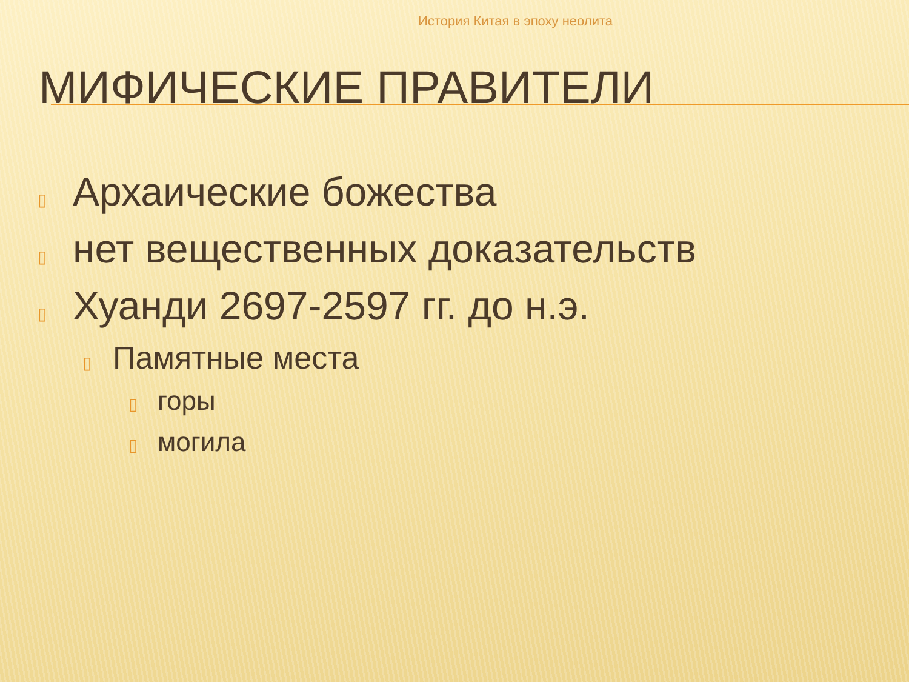История Китая в эпоху неолита
МИФИЧЕСКИЕ ПРАВИТЕЛИ
▯ Архаические божества
▯ нет вещественных доказательств
▯ Хуанди 2697-2597 гг. до н.э.
▯ Памятные места
▯ горы
▯ могила